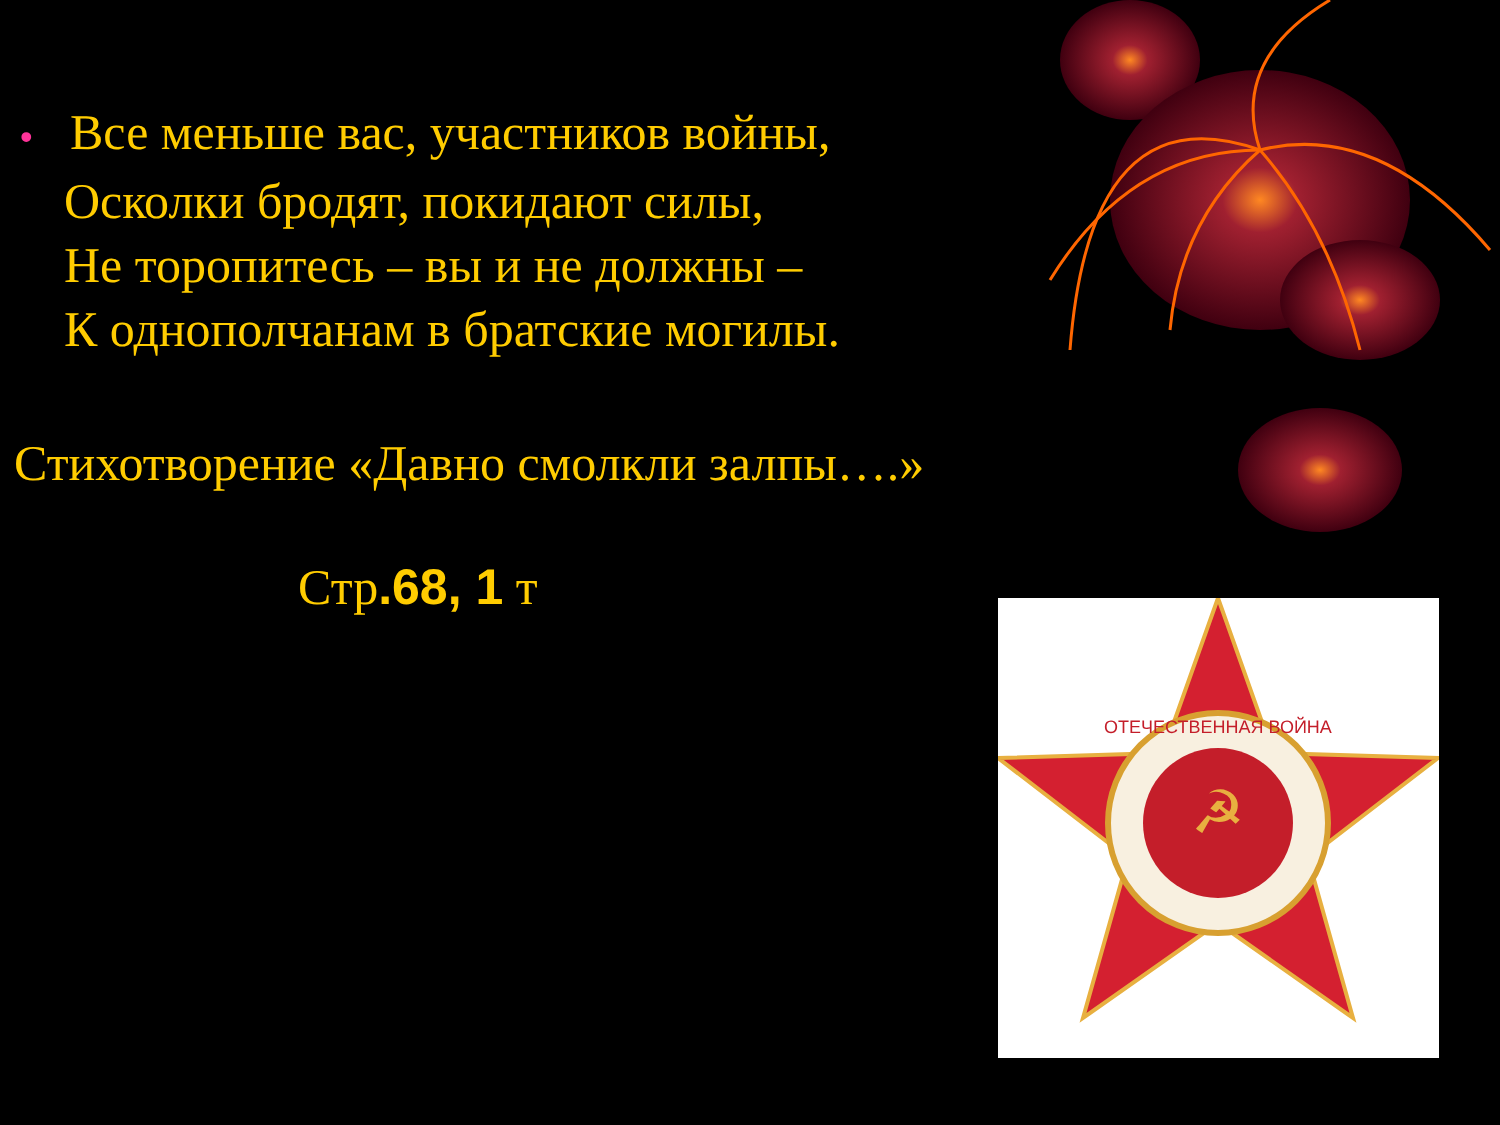• Все меньше вас, участников войны,
Осколки бродят, покидают силы,
Не торопитесь – вы и не должны –
К однополчанам в братские могилы.
Стихотворение «Давно смолкли залпы….»
Стр.68, 1 т
☭
ОТЕЧЕСТВЕННАЯ ВОЙНА